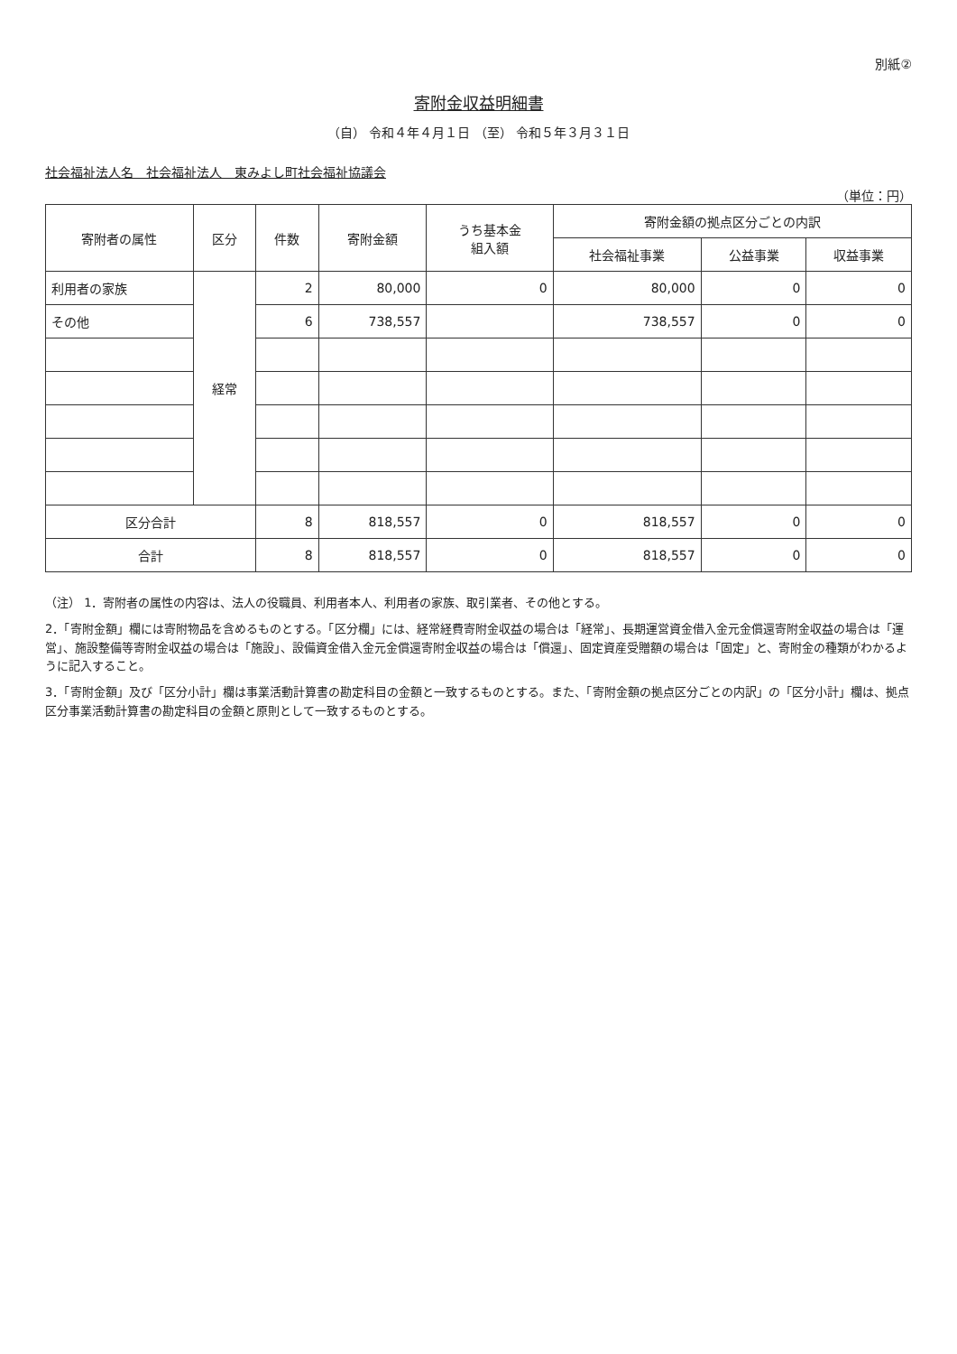別紙②
寄附金収益明細書
（自） 令和４年４月１日 （至） 令和５年３月３１日
社会福祉法人名　社会福祉法人　東みよし町社会福祉協議会
（単位：円）
| 寄附者の属性 | 区分 | 件数 | 寄附金額 | うち基本金 組入額 | 寄附金額の拠点区分ごとの内訳 | | |
| --- | --- | --- | --- | --- | --- | --- | --- |
| | | | | | 社会福祉事業 | 公益事業 | 収益事業 |
| 利用者の家族 | 経常 | 2 | 80,000 | 0 | 80,000 | 0 | 0 |
| その他 | | 6 | 738,557 | | 738,557 | 0 | 0 |
| 区分合計 | | 8 | 818,557 | 0 | 818,557 | 0 | 0 |
| 合計 | | 8 | 818,557 | 0 | 818,557 | 0 | 0 |
（注） 1．寄附者の属性の内容は、法人の役職員、利用者本人、利用者の家族、取引業者、その他とする。
2．「寄附金額」欄には寄附物品を含めるものとする。「区分欄」には、経常経費寄附金収益の場合は「経常」、長期運営資金借入金元金償還寄附金収益の場合は「運営」、施設整備等寄附金収益の場合は「施設」、設備資金借入金元金償還寄附金収益の場合は「償還」、固定資産受贈額の場合は「固定」と、寄附金の種類がわかるように記入すること。
3．「寄附金額」及び「区分小計」欄は事業活動計算書の勘定科目の金額と一致するものとする。また、「寄附金額の拠点区分ごとの内訳」の「区分小計」欄は、拠点区分事業活動計算書の勘定科目の金額と原則として一致するものとする。